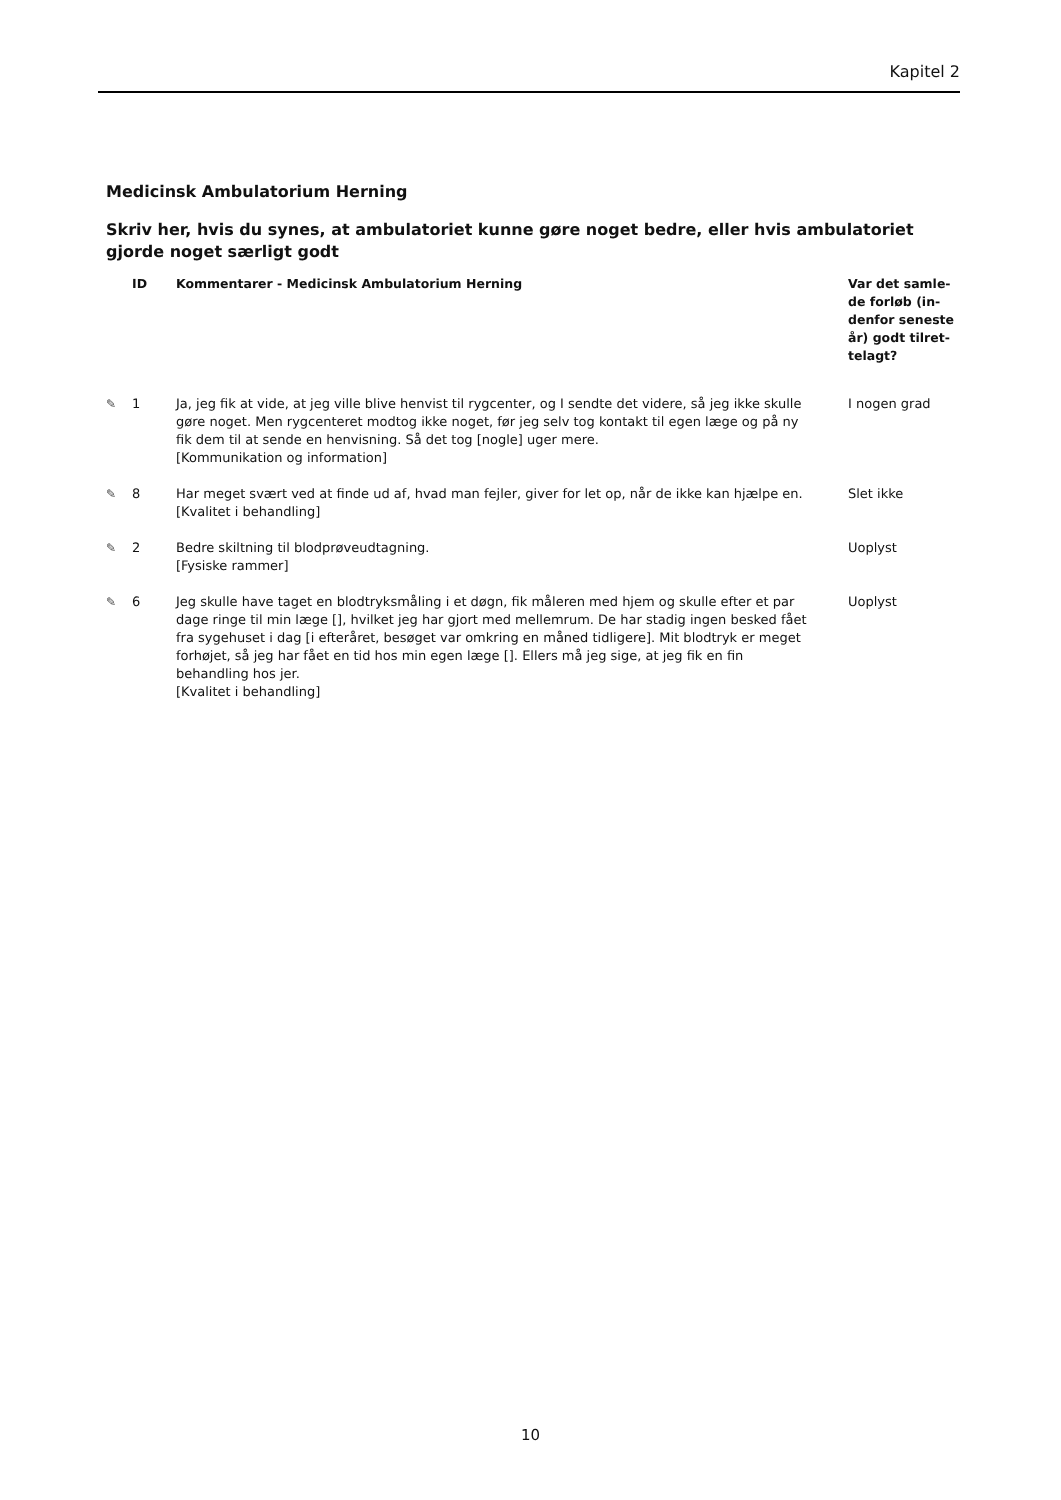Kapitel 2
Medicinsk Ambulatorium Herning
Skriv her, hvis du synes, at ambulatoriet kunne gøre noget bedre, eller hvis ambulatoriet gjorde noget særligt godt
| | ID | Kommentarer - Medicinsk Ambulatorium Herning | Var det samle-de forløb (in-denfor seneste år) godt tilret-telagt? |
| --- | --- | --- | --- |
| ✎ | 1 | Ja, jeg fik at vide, at jeg ville blive henvist til rygcenter, og I sendte det videre, så jeg ikke skulle gøre noget. Men rygcenteret modtog ikke noget, før jeg selv tog kontakt til egen læge og på ny fik dem til at sende en henvisning. Så det tog [nogle] uger mere. [Kommunikation og information] | I nogen grad |
| ✎ | 8 | Har meget svært ved at finde ud af, hvad man fejler, giver for let op, når de ikke kan hjælpe en. [Kvalitet i behandling] | Slet ikke |
| ✎ | 2 | Bedre skiltning til blodprøveudtagning. [Fysiske rammer] | Uoplyst |
| ✎ | 6 | Jeg skulle have taget en blodtryksmåling i et døgn, fik måleren med hjem og skulle efter et par dage ringe til min læge [], hvilket jeg har gjort med mellemrum. De har stadig ingen besked fået fra sygehuset i dag [i efteråret, besøget var omkring en måned tidligere]. Mit blodtryk er meget forhøjet, så jeg har fået en tid hos min egen læge []. Ellers må jeg sige, at jeg fik en fin behandling hos jer. [Kvalitet i behandling] | Uoplyst |
10